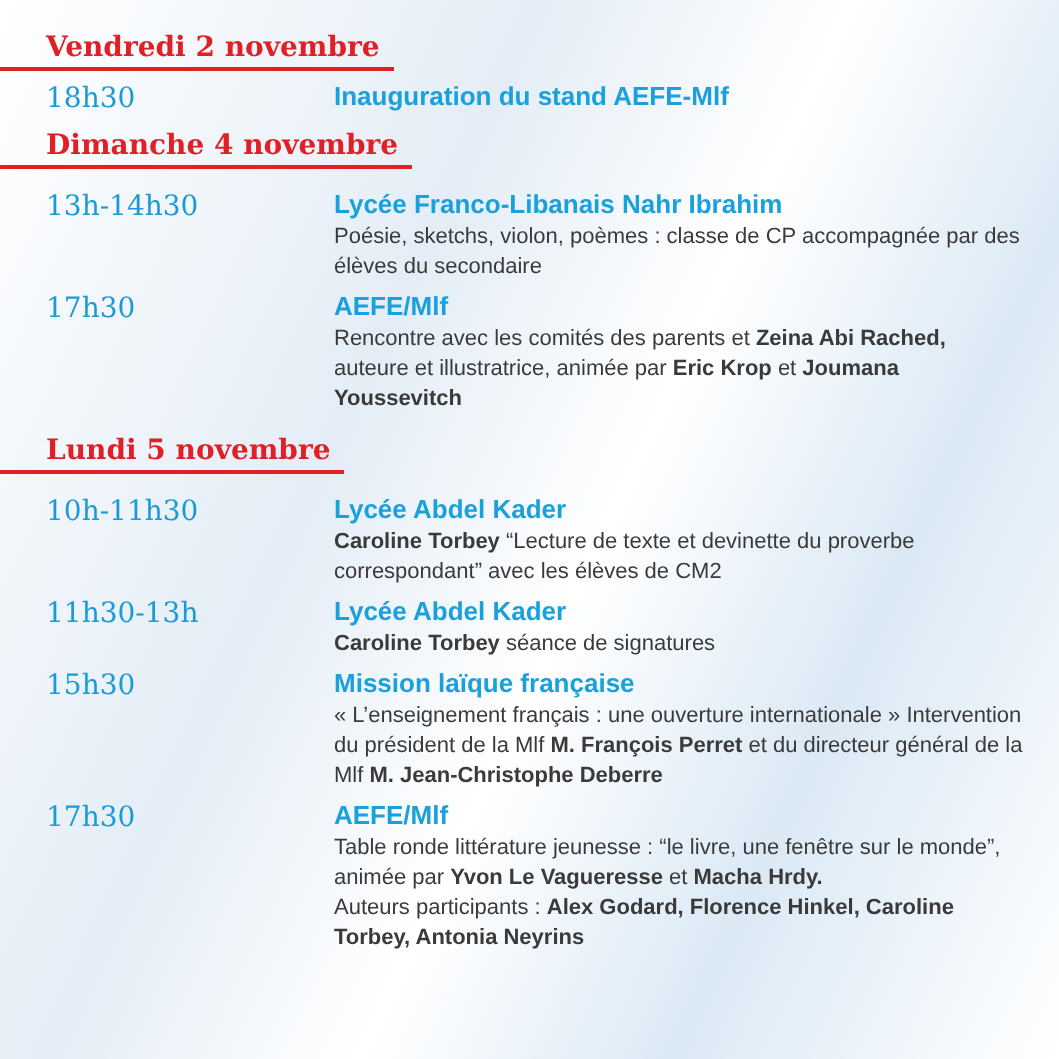Vendredi 2 novembre
18h30
Inauguration du stand AEFE-Mlf
Dimanche 4 novembre
13h-14h30
Lycée Franco-Libanais Nahr Ibrahim
Poésie, sketchs, violon, poèmes : classe de CP accompagnée par des élèves du secondaire
17h30
AEFE/Mlf
Rencontre avec les comités des parents et Zeina Abi Rached, auteure et illustratrice, animée par Eric Krop et Joumana Youssevitch
Lundi 5 novembre
10h-11h30
Lycée Abdel Kader
Caroline Torbey “Lecture de texte et devinette du proverbe correspondant” avec les élèves de CM2
11h30-13h
Lycée Abdel Kader
Caroline Torbey séance de signatures
15h30
Mission laïque française
« L’enseignement français : une ouverture internationale » Intervention du président de la Mlf M. François Perret et du directeur général de la Mlf M. Jean-Christophe Deberre
17h30
AEFE/Mlf
Table ronde littérature jeunesse : “le livre, une fenêtre sur le monde”, animée par Yvon Le Vagueresse et Macha Hrdy.
Auteurs participants : Alex Godard, Florence Hinkel, Caroline Torbey, Antonia Neyrins